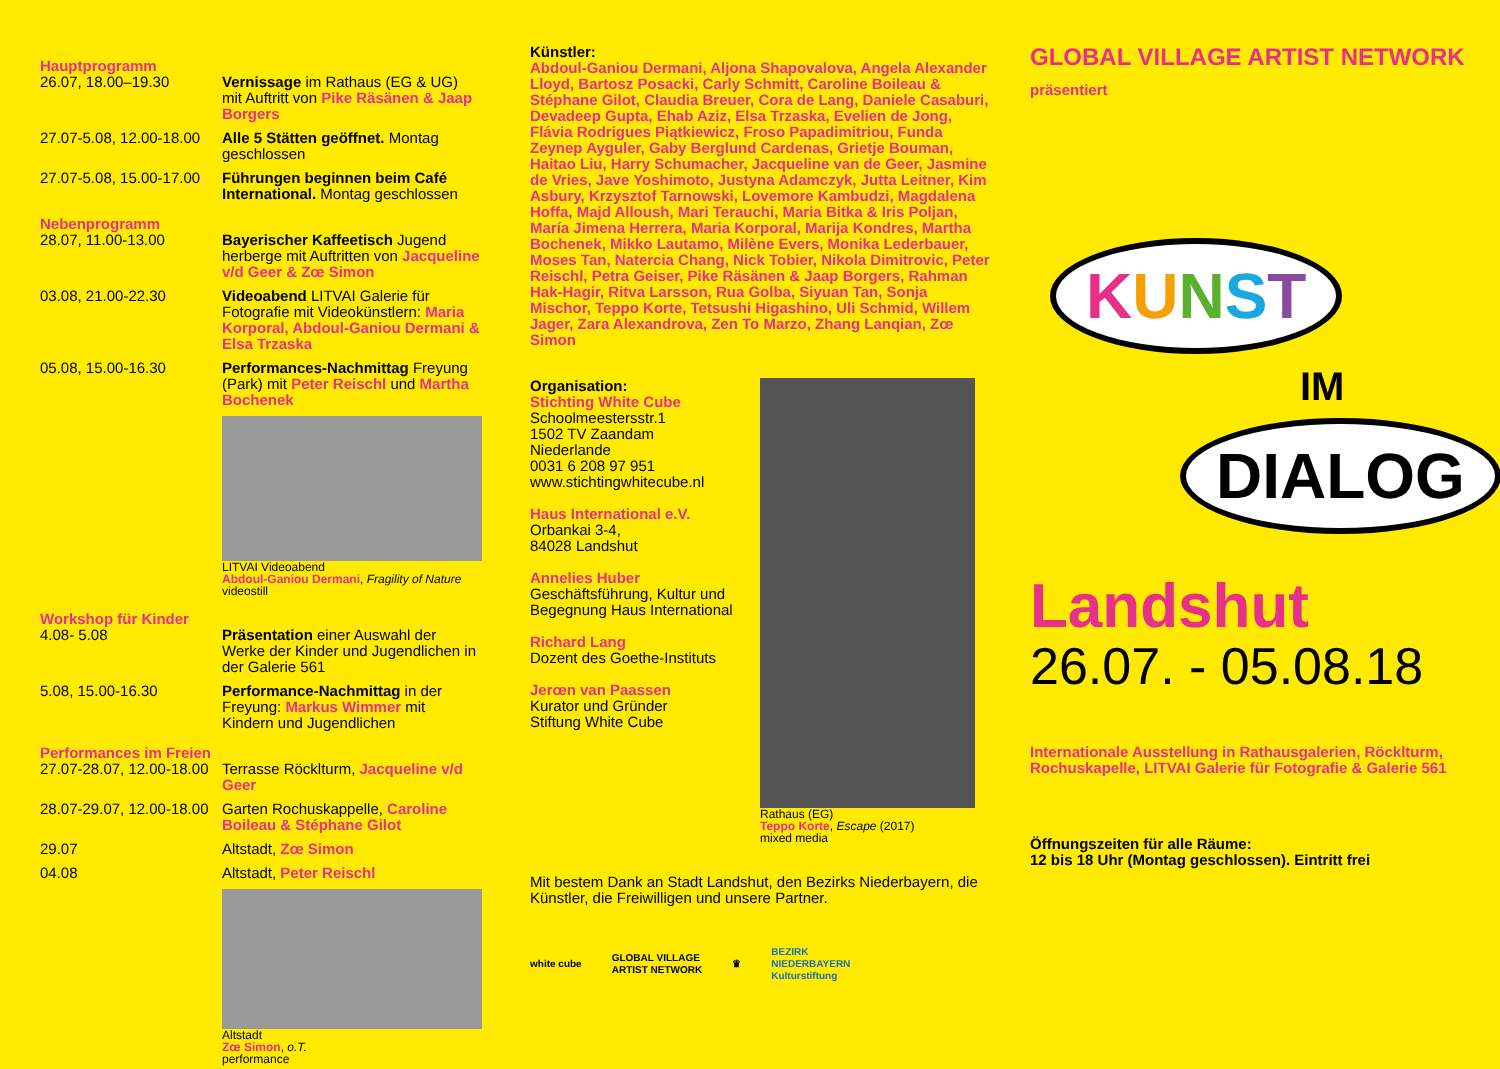Hauptprogramm
26.07, 18.00–19.30 Vernissage im Rathaus (EG & UG) mit Auftritt von Pike Räsänen & Jaap Borgers
27.07-5.08, 12.00-18.00
Alle 5 Stätten geöffnet. Montag geschlossen
27.07-5.08, 15.00-17.00
Führungen beginnen beim Café International. Montag geschlossen
Nebenprogramm
28.07, 11.00-13.00 Bayerischer Kaffeetisch Jugend herberge mit Auftritten von Jacqueline v/d Geer & Zœ Simon
03.08, 21.00-22.30 Videoabend LITVAI Galerie für Fotografie mit Videokünstlern: Maria Korporal, Abdoul-Ganiou Dermani & Elsa Trzaska
05.08, 15.00-16.30 Performances-Nachmittag Freyung (Park) mit Peter Reischl und Martha Bochenek
LITVAI Videoabend
Abdoul-Ganiou Dermani, Fragility of Nature
videostill
Workshop für Kinder
4.08- 5.08 Präsentation einer Auswahl der Werke der Kinder und Jugendlichen in der Galerie 561
5.08, 15.00-16.30 Performance-Nachmittag in der Freyung: Markus Wimmer mit Kindern und Jugendlichen
Performances im Freien
27.07-28.07, 12.00-18.00
Terrasse Röcklturm, Jacqueline v/d Geer
28.07-29.07, 12.00-18.00
Garten Rochuskappelle, Caroline Boileau & Stéphane Gilot
29.07 Altstadt, Zœ Simon
04.08 Altstadt, Peter Reischl
Altstadt
Zœ Simon, o.T.
performance
Künstler:
Abdoul-Ganiou Dermani, Aljona Shapovalova, Angela Alexander Lloyd, Bartosz Posacki, Carly Schmitt, Caroline Boileau & Stéphane Gilot, Claudia Breuer, Cora de Lang, Daniele Casaburi, Devadeep Gupta, Ehab Aziz, Elsa Trzaska, Evelien de Jong, Flávia Rodrigues Piątkiewicz, Froso Papadimitriou, Funda Zeynep Ayguler, Gaby Berglund Cardenas, Grietje Bouman, Haitao Liu, Harry Schumacher, Jacqueline van de Geer, Jasmine de Vries, Jave Yoshimoto, Justyna Adamczyk, Jutta Leitner, Kim Asbury, Krzysztof Tarnowski, Lovemore Kambudzi, Magdalena Hoffa, Majd Alloush, Mari Terauchi, Maria Bitka & Iris Poljan, María Jimena Herrera, Maria Korporal, Marija Kondres, Martha Bochenek, Mikko Lautamo, Milène Evers, Monika Lederbauer, Moses Tan, Natercia Chang, Nick Tobier, Nikola Dimitrovic, Peter Reischl, Petra Geiser, Pike Räsänen & Jaap Borgers, Rahman Hak-Hagir, Ritva Larsson, Rua Golba, Siyuan Tan, Sonja Mischor, Teppo Korte, Tetsushi Higashino, Uli Schmid, Willem Jager, Zara Alexandrova, Zen To Marzo, Zhang Lanqian, Zœ Simon
Organisation:
Stichting White Cube
Schoolmeestersstr.1
1502 TV Zaandam
Niederlande
0031 6 208 97 951
www.stichtingwhitecube.nl
Haus International e.V.
Orbankai 3-4,
84028 Landshut
Annelies Huber
Geschäftsführung, Kultur und Begegnung Haus International
Richard Lang
Dozent des Goethe-Instituts
Jerœn van Paassen
Kurator und Gründer
Stiftung White Cube
Rathaus (EG)
Teppo Korte, Escape (2017)
mixed media
Mit bestem Dank an Stadt Landshut, den Bezirks Niederbayern, die Künstler, die Freiwilligen und unsere Partner.
white cube GLOBAL VILLAGE
ARTIST NETWORK ♛ BEZIRK
NIEDERBAYERN
Kulturstiftung
GLOBAL VILLAGE ARTIST NETWORK
präsentiert
KUNST
IM
DIALOG
Landshut
26.07. - 05.08.18
Internationale Ausstellung in Rathausgalerien, Röcklturm, Rochuskapelle, LITVAI Galerie für Fotografie & Galerie 561
Öffnungszeiten für alle Räume:
12 bis 18 Uhr (Montag geschlossen). Eintritt frei